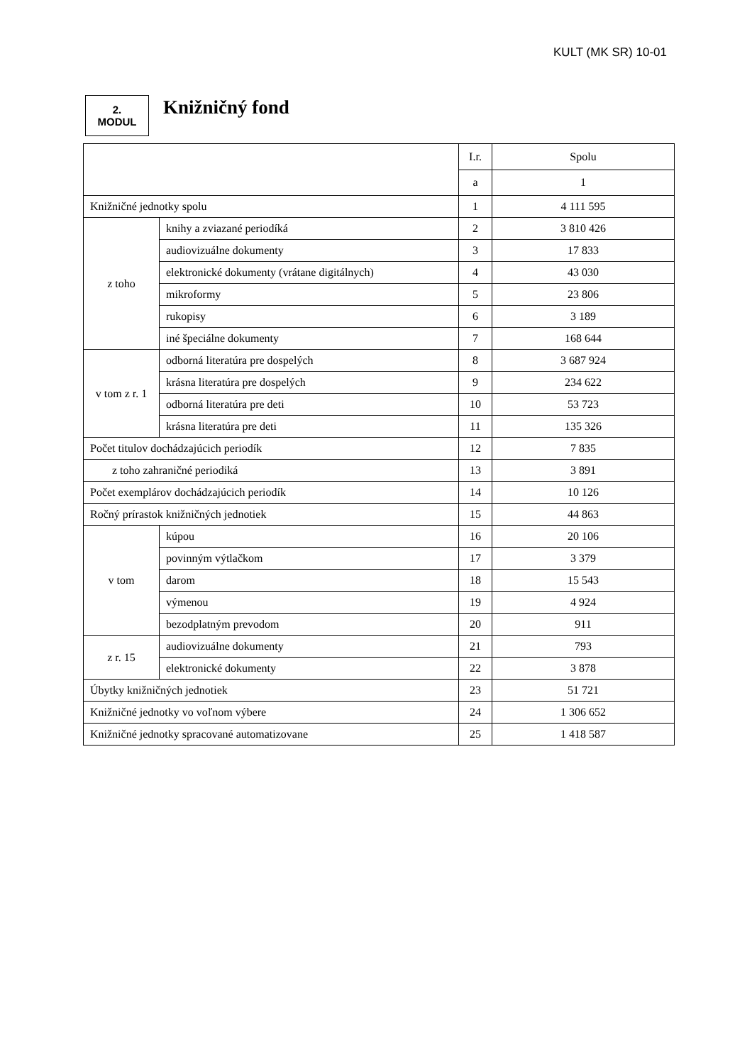KULT (MK SR) 10-01
2.
MODUL
Knižničný fond
| | | I.r. | Spolu |
| --- | --- | --- | --- |
| | | a | 1 |
| Knižničné jednotky spolu | | 1 | 4 111 595 |
| z toho | knihy a zviazané periodíká | 2 | 3 810 426 |
| | audiovizuálne dokumenty | 3 | 17 833 |
| | elektronické dokumenty (vrátane digitálnych) | 4 | 43 030 |
| | mikroformy | 5 | 23 806 |
| | rukopisy | 6 | 3 189 |
| | iné špeciálne dokumenty | 7 | 168 644 |
| v tom z r. 1 | odborná literatúra pre dospelých | 8 | 3 687 924 |
| | krásna literatúra pre dospelých | 9 | 234 622 |
| | odborná literatúra pre deti | 10 | 53 723 |
| | krásna literatúra pre deti | 11 | 135 326 |
| Počet titulov dochádzajúcich periodík | | 12 | 7 835 |
| z toho zahraničné periodiká | | 13 | 3 891 |
| Počet exemplárov dochádzajúcich periodík | | 14 | 10 126 |
| Ročný prírastok knižničných jednotiek | | 15 | 44 863 |
| v tom | kúpou | 16 | 20 106 |
| | povinným výtlačkom | 17 | 3 379 |
| | darom | 18 | 15 543 |
| | výmenou | 19 | 4 924 |
| | bezodplatným prevodom | 20 | 911 |
| z r. 15 | audiovizuálne dokumenty | 21 | 793 |
| | elektronické dokumenty | 22 | 3 878 |
| Úbytky knižničných jednotiek | | 23 | 51 721 |
| Knižničné jednotky vo voľnom výbere | | 24 | 1 306 652 |
| Knižničné jednotky spracované automatizovane | | 25 | 1 418 587 |